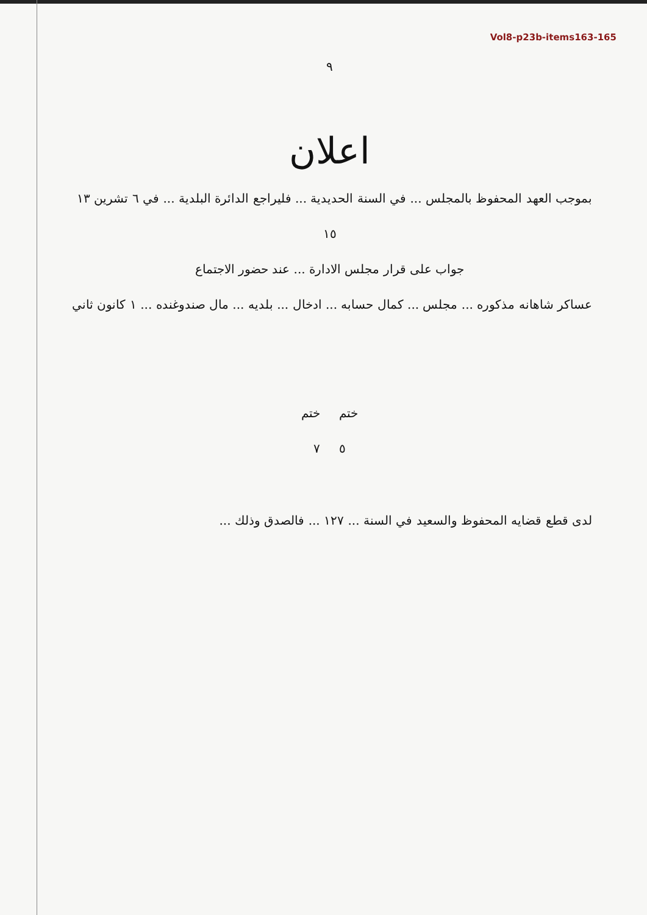Vol8-p23b-items163-165
٩
اعلان
بموجب العهد المحفوظ بالمجلس ... في السنة الحديدية ... فليراجع الدائرة البلدية ... في ٦ تشرين ١٣
١٥
جواب على قرار مجلس الادارة ... عند حضور الاجتماع
عساكر شاهانه مذكوره ... مجلس ... كمال حسابه ... ادخال ... بلديه ... مال صندوغنده ... ١ كانون ثاني
ختم ختم
٥ ٧
لدى قطع قضايه المحفوظ والسعيد في السنة ... ١٢٧ ... فالصدق وذلك ...